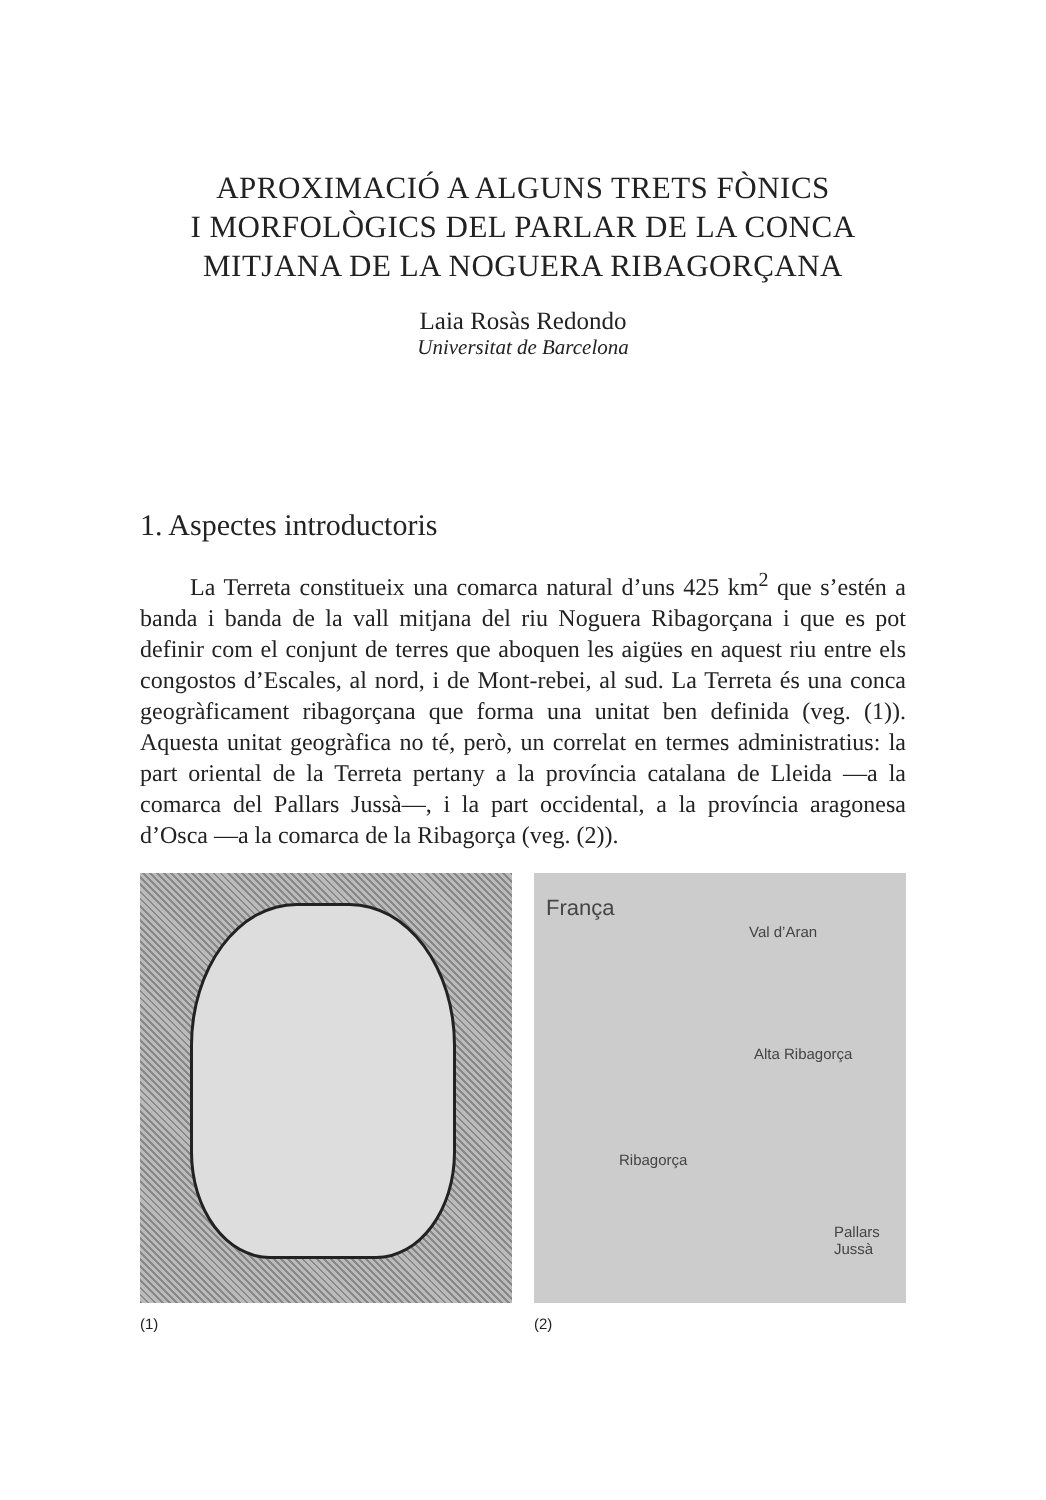APROXIMACIÓ A ALGUNS TRETS FÒNICS
I MORFOLÒGICS DEL PARLAR DE LA CONCA
MITJANA DE LA NOGUERA RIBAGORÇANA
Laia Rosàs Redondo
Universitat de Barcelona
1. Aspectes introductoris
La Terreta constitueix una comarca natural d’uns 425 km<sup>2</sup> que s’estén a banda i banda de la vall mitjana del riu Noguera Ribagorçana i que es pot definir com el conjunt de terres que aboquen les aigües en aquest riu entre els congostos d’Escales, al nord, i de Mont-rebei, al sud. La Terreta és una conca geogràficament ribagorçana que forma una unitat ben definida (veg. (1)). Aquesta unitat geogràfica no té, però, un correlat en termes administratius: la part oriental de la Terreta pertany a la província catalana de Lleida —a la comarca del Pallars Jussà—, i la part occidental, a la província aragonesa d’Osca —a la comarca de la Ribagorça (veg. (2)).
(1)
França
Val d’Aran
Alta Ribagorça
Ribagorça
Pallars Jussà
(2)